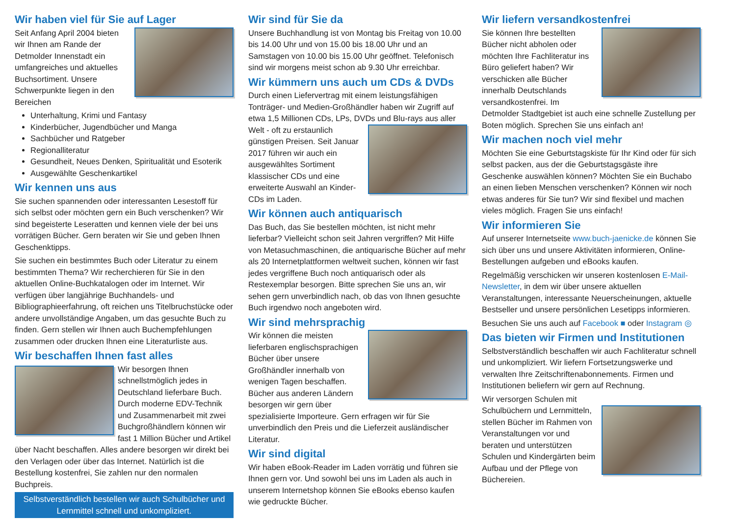Wir haben viel für Sie auf Lager
Seit Anfang April 2004 bieten wir Ihnen am Rande der Detmolder Innenstadt ein umfangreiches und aktuelles Buchsortiment. Unsere Schwerpunkte liegen in den Bereichen
Unterhaltung, Krimi und Fantasy
Kinderbücher, Jugendbücher und Manga
Sachbücher und Ratgeber
Regionalliteratur
Gesundheit, Neues Denken, Spiritualität und Esoterik
Ausgewählte Geschenkartikel
Wir kennen uns aus
Sie suchen spannenden oder interessanten Lesestoff für sich selbst oder möchten gern ein Buch verschenken? Wir sind begeisterte Leseratten und kennen viele der bei uns vorrätigen Bücher. Gern beraten wir Sie und geben Ihnen Geschenktipps.
Sie suchen ein bestimmtes Buch oder Literatur zu einem bestimmten Thema? Wir recherchieren für Sie in den aktuellen Online-Buchkatalogen oder im Internet. Wir verfügen über langjährige Buchhandels- und Bibliographieerfahrung, oft reichen uns Titelbruchstücke oder andere unvollständige Angaben, um das gesuchte Buch zu finden. Gern stellen wir Ihnen auch Buchempfehlungen zusammen oder drucken Ihnen eine Literaturliste aus.
Wir beschaffen Ihnen fast alles
Wir besorgen Ihnen schnellstmöglich jedes in Deutschland lieferbare Buch. Durch moderne EDV-Technik und Zusammenarbeit mit zwei Buchgroßhändlern können wir fast 1 Million Bücher und Artikel über Nacht beschaffen. Alles andere besorgen wir direkt bei den Verlagen oder über das Internet. Natürlich ist die Bestellung kostenfrei, Sie zahlen nur den normalen Buchpreis.
Selbstverständlich bestellen wir auch Schulbücher und Lernmittel schnell und unkompliziert.
Wir sind für Sie da
Unsere Buchhandlung ist von Montag bis Freitag von 10.00 bis 14.00 Uhr und von 15.00 bis 18.00 Uhr und an Samstagen von 10.00 bis 15.00 Uhr geöffnet. Telefonisch sind wir morgens meist schon ab 9.30 Uhr erreichbar.
Wir kümmern uns auch um CDs & DVDs
Durch einen Liefervertrag mit einem leistungsfähigen Tonträger- und Medien-Großhändler haben wir Zugriff auf etwa 1,5 Millionen CDs, LPs, DVDs und Blu-rays aus aller Welt - oft zu erstaunlich günstigen Preisen. Seit Januar 2017 führen wir auch ein ausgewähltes Sortiment klassischer CDs und eine erweiterte Auswahl an Kinder-CDs im Laden.
Wir können auch antiquarisch
Das Buch, das Sie bestellen möchten, ist nicht mehr lieferbar? Vielleicht schon seit Jahren vergriffen? Mit Hilfe von Metasuchmaschinen, die antiquarische Bücher auf mehr als 20 Internetplattformen weltweit suchen, können wir fast jedes vergriffene Buch noch antiquarisch oder als Restexemplar besorgen. Bitte sprechen Sie uns an, wir sehen gern unverbindlich nach, ob das von Ihnen gesuchte Buch irgendwo noch angeboten wird.
Wir sind mehrsprachig
Wir können die meisten lieferbaren englischsprachigen Bücher über unsere Großhändler innerhalb von wenigen Tagen beschaffen. Bücher aus anderen Ländern besorgen wir gern über spezialisierte Importeure. Gern erfragen wir für Sie unverbindlich den Preis und die Lieferzeit ausländischer Literatur.
Wir sind digital
Wir haben eBook-Reader im Laden vorrätig und führen sie Ihnen gern vor. Und sowohl bei uns im Laden als auch in unserem Internetshop können Sie eBooks ebenso kaufen wie gedruckte Bücher.
Wir liefern versandkostenfrei
Sie können Ihre bestellten Bücher nicht abholen oder möchten Ihre Fachliteratur ins Büro geliefert haben? Wir verschicken alle Bücher innerhalb Deutschlands versandkostenfrei. Im Detmolder Stadtgebiet ist auch eine schnelle Zustellung per Boten möglich. Sprechen Sie uns einfach an!
Wir machen noch viel mehr
Möchten Sie eine Geburtstagskiste für Ihr Kind oder für sich selbst packen, aus der die Geburtstagsgäste ihre Geschenke auswählen können? Möchten Sie ein Buchabo an einen lieben Menschen verschenken? Können wir noch etwas anderes für Sie tun? Wir sind flexibel und machen vieles möglich. Fragen Sie uns einfach!
Wir informieren Sie
Auf unserer Internetseite www.buch-jaenicke.de können Sie sich über uns und unsere Aktivitäten informieren, Online-Bestellungen aufgeben und eBooks kaufen.
Regelmäßig verschicken wir unseren kostenlosen E-Mail-Newsletter, in dem wir über unsere aktuellen Veranstaltungen, interessante Neuerscheinungen, aktuelle Bestseller und unsere persönlichen Lesetipps informieren.
Besuchen Sie uns auch auf Facebook ■ oder Instagram ◎
Das bieten wir Firmen und Institutionen
Selbstverständlich beschaffen wir auch Fachliteratur schnell und unkompliziert. Wir liefern Fortsetzungswerke und verwalten Ihre Zeitschriftenabonnements. Firmen und Institutionen beliefern wir gern auf Rechnung.
Wir versorgen Schulen mit Schulbüchern und Lernmitteln, stellen Bücher im Rahmen von Veranstaltungen vor und beraten und unterstützen Schulen und Kindergärten beim Aufbau und der Pflege von Büchereien.